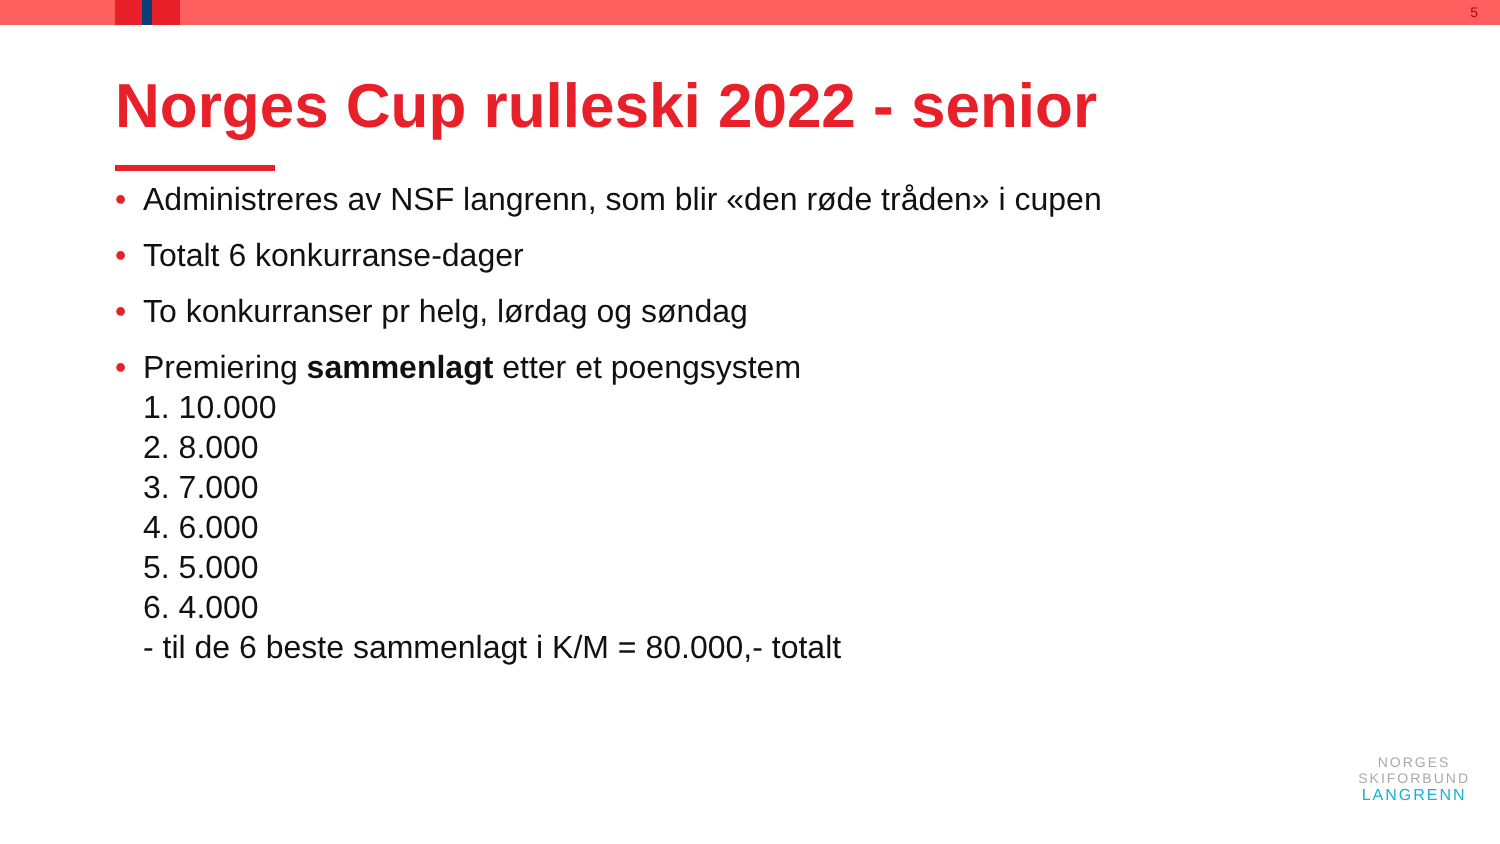5
Norges Cup rulleski 2022 - senior
• Administreres av NSF langrenn, som blir «den røde tråden» i cupen
• Totalt 6 konkurranse-dager
• To konkurranser pr helg, lørdag og søndag
• Premiering sammenlagt etter et poengsystem
1. 10.000
2. 8.000
3. 7.000
4. 6.000
5. 5.000
6. 4.000
- til de 6 beste sammenlagt i K/M = 80.000,- totalt
NORGES
SKIFORBUND
LANGRENN